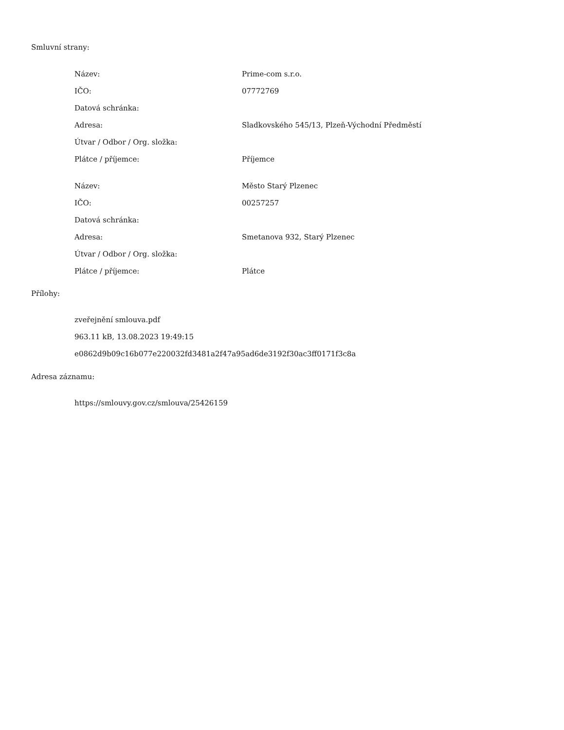Smluvní strany:
| Název: | Prime-com s.r.o. |
| IČO: | 07772769 |
| Datová schránka: | |
| Adresa: | Sladkovského 545/13, Plzeň-Východní Předměstí |
| Útvar / Odbor / Org. složka: | |
| Plátce / příjemce: | Příjemce |
| Název: | Město Starý Plzenec |
| IČO: | 00257257 |
| Datová schránka: | |
| Adresa: | Smetanova 932, Starý Plzenec |
| Útvar / Odbor / Org. složka: | |
| Plátce / příjemce: | Plátce |
Přílohy:
zveřejnění smlouva.pdf
963.11 kB, 13.08.2023 19:49:15
e0862d9b09c16b077e220032fd3481a2f47a95ad6de3192f30ac3ff0171f3c8a
Adresa záznamu:
https://smlouvy.gov.cz/smlouva/25426159